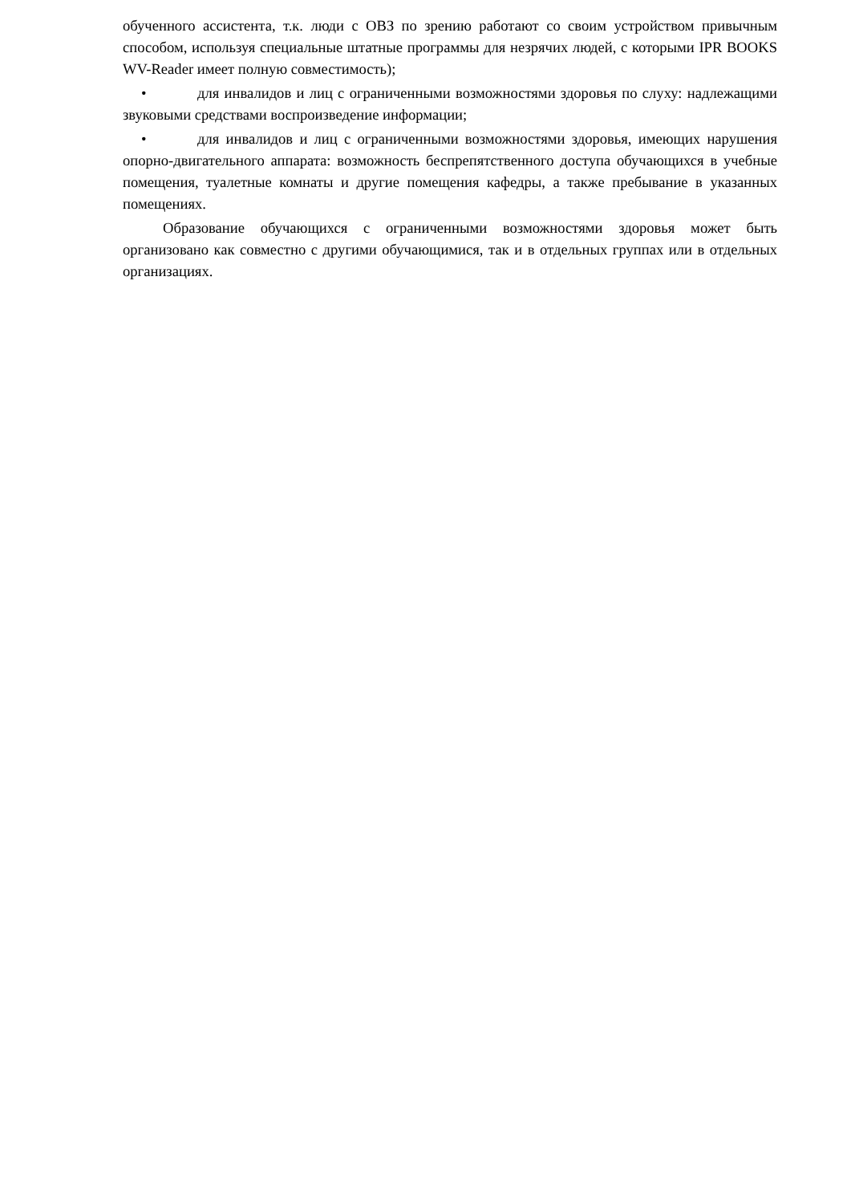обученного ассистента, т.к. люди с ОВЗ по зрению работают со своим устройством привычным способом, используя специальные штатные программы для незрячих людей, с которыми IPR BOOKS WV-Reader имеет полную совместимость);
• для инвалидов и лиц с ограниченными возможностями здоровья по слуху: надлежащими звуковыми средствами воспроизведение информации;
• для инвалидов и лиц с ограниченными возможностями здоровья, имеющих нарушения опорно-двигательного аппарата: возможность беспрепятственного доступа обучающихся в учебные помещения, туалетные комнаты и другие помещения кафедры, а также пребывание в указанных помещениях.
Образование обучающихся с ограниченными возможностями здоровья может быть организовано как совместно с другими обучающимися, так и в отдельных группах или в отдельных организациях.